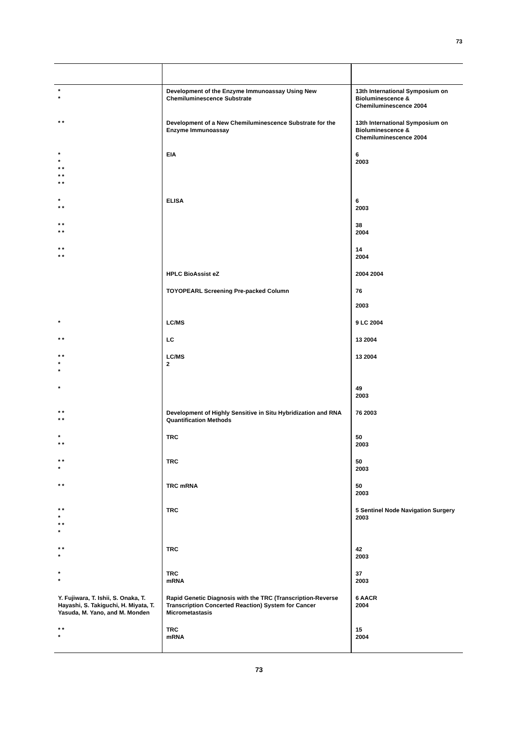73
| * * | Development of the Enzyme Immunoassay Using New Chemiluminescence Substrate | 13th International Symposium on Bioluminescence & Chemiluminescence 2004 |
| * * | Development of a New Chemiluminescence Substrate for the Enzyme Immunoassay | 13th International Symposium on Bioluminescence & Chemiluminescence 2004 |
| * * * * * * * * | EIA | 6 2003 |
| * * * | ELISA | 6 2003 |
| * * * * | | 38 2004 |
| * * * * | | 14 2004 |
| | HPLC BioAssist eZ | 2004 2004 |
| | TOYOPEARL Screening Pre-packed Column | 76 2003 |
| * | LC/MS | 9 LC 2004 |
| * * | LC | 13 2004 |
| * * * * | LC/MS 2 | 13 2004 |
| * | | 49 2003 |
| * * * * | Development of Highly Sensitive in Situ Hybridization and RNA Quantification Methods | 76 2003 |
| * * * | TRC | 50 2003 |
| * * * | TRC | 50 2003 |
| * * | TRC mRNA | 50 2003 |
| * * * * * * | TRC | 5 Sentinel Node Navigation Surgery 2003 |
| * * * | TRC | 42 2003 |
| * * | TRC mRNA | 37 2003 |
| Y. Fujiwara, T. Ishii, S. Onaka, T. Hayashi, S. Takiguchi, H. Miyata, T. Yasuda, M. Yano, and M. Monden | Rapid Genetic Diagnosis with the TRC (Transcription-Reverse Transcription Concerted Reaction) System for Cancer Micrometastasis | 6 AACR 2004 |
| * * * | TRC mRNA | 15 2004 |
73